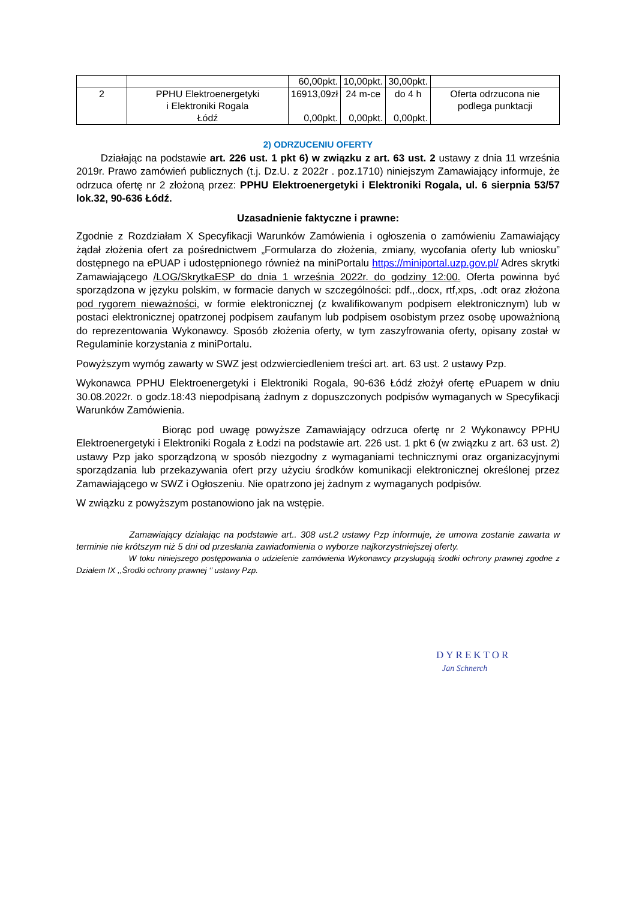| | | 60,00pkt. | 10,00pkt. | 30,00pkt. | |
| 2 | PPHU Elektroenergetyki i Elektroniki Rogala Łódź | 16913,09zł 0,00pkt. | 24 m-ce 0,00pkt. | do 4 h 0,00pkt. | Oferta odrzucona nie podlega punktacji |
2) ODRZUCENIU OFERTY
Działając na podstawie art. 226 ust. 1 pkt 6) w związku z art. 63 ust. 2 ustawy z dnia 11 września 2019r. Prawo zamówień publicznych (t.j. Dz.U. z 2022r . poz.1710) niniejszym Zamawiający informuje, że odrzuca ofertę nr 2 złożoną przez: PPHU Elektroenergetyki i Elektroniki Rogala, ul. 6 sierpnia 53/57 lok.32, 90-636 Łódź.
Uzasadnienie faktyczne i prawne:
Zgodnie z Rozdziałam X Specyfikacji Warunków Zamówienia i ogłoszenia o zamówieniu Zamawiający żądał złożenia ofert za pośrednictwem „Formularza do złożenia, zmiany, wycofania oferty lub wniosku” dostępnego na ePUAP i udostępnionego również na miniPortalu https://miniportal.uzp.gov.pl/ Adres skrytki Zamawiającego /LOG/SkrytkaESP do dnia 1 września 2022r. do godziny 12:00. Oferta powinna być sporządzona w języku polskim, w formacie danych w szczególności: pdf.,.docx, rtf,xps, .odt oraz złożona pod rygorem nieważności, w formie elektronicznej (z kwalifikowanym podpisem elektronicznym) lub w postaci elektronicznej opatrzonej podpisem zaufanym lub podpisem osobistym przez osobę upoważnioną do reprezentowania Wykonawcy. Sposób złożenia oferty, w tym zaszyfrowania oferty, opisany został w Regulaminie korzystania z miniPortalu.
Powyższym wymóg zawarty w SWZ jest odzwierciedleniem treści art. art. 63 ust. 2 ustawy Pzp.
Wykonawca PPHU Elektroenergetyki i Elektroniki Rogala, 90-636 Łódź złożył ofertę ePuapem w dniu 30.08.2022r. o godz.18:43 niepodpisaną żadnym z dopuszczonych podpisów wymaganych w Specyfikacji Warunków Zamówienia.
Biorąc pod uwagę powyższe Zamawiający odrzuca ofertę nr 2 Wykonawcy PPHU Elektroenergetyki i Elektroniki Rogala z Łodzi na podstawie art. 226 ust. 1 pkt 6 (w związku z art. 63 ust. 2) ustawy Pzp jako sporządzoną w sposób niezgodny z wymaganiami technicznymi oraz organizacyjnymi sporządzania lub przekazywania ofert przy użyciu środków komunikacji elektronicznej określonej przez Zamawiającego w SWZ i Ogłoszeniu. Nie opatrzono jej żadnym z wymaganych podpisów.
W związku z powyższym postanowiono jak na wstępie.
Zamawiający działając na podstawie art.. 308 ust.2 ustawy Pzp informuje, że umowa zostanie zawarta w terminie nie krótszym niż 5 dni od przesłania zawiadomienia o wyborze najkorzystniejszej oferty.
W toku niniejszego postępowania o udzielenie zamówienia Wykonawcy przysługują środki ochrony prawnej zgodne z Działem IX ,,Środki ochrony prawnej ‘’ ustawy Pzp.
DYREKTOR
Jan Schnerch